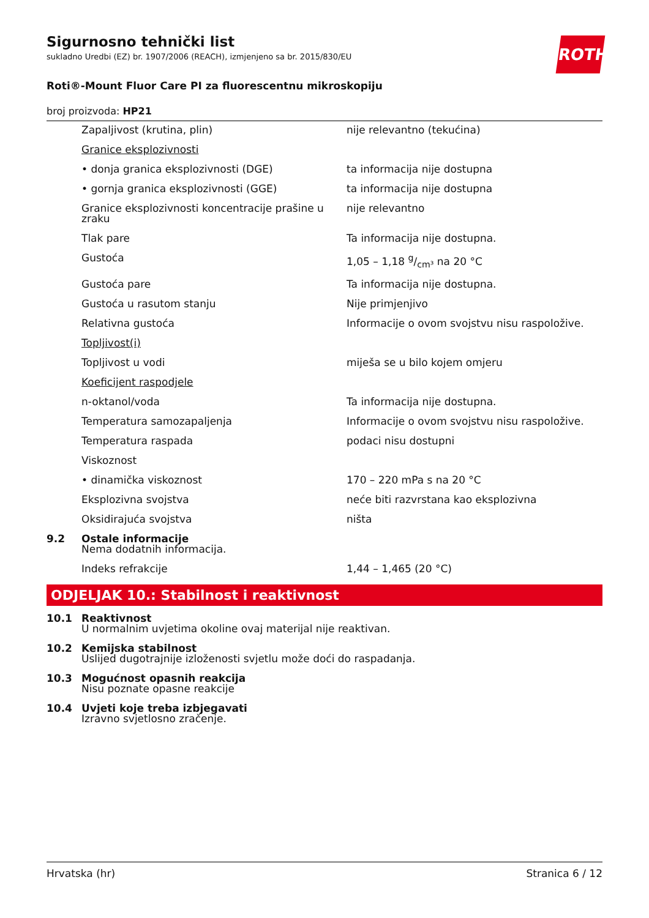ROTH
Sigurnosno tehnički list
sukladno Uredbi (EZ) br. 1907/2006 (REACH), izmjenjeno sa br. 2015/830/EU
Roti®-Mount Fluor Care PI za fluorescentnu mikroskopiju
broj proizvoda: HP21
| | Zapaljivost (krutina, plin) | nije relevantno (tekućina) |
| | Granice eksplozivnosti | |
| | • donja granica eksplozivnosti (DGE) | ta informacija nije dostupna |
| | • gornja granica eksplozivnosti (GGE) | ta informacija nije dostupna |
| | Granice eksplozivnosti koncentracije prašine u zraku | nije relevantno |
| | Tlak pare | Ta informacija nije dostupna. |
| | Gustoća | 1,05 – 1,18 g/cm³ na 20 °C |
| | Gustoća pare | Ta informacija nije dostupna. |
| | Gustoća u rasutom stanju | Nije primjenjivo |
| | Relativna gustoća | Informacije o ovom svojstvu nisu raspoložive. |
| | Topljivost(i) | |
| | Topljivost u vodi | miješa se u bilo kojem omjeru |
| | Koeficijent raspodjele | |
| | n-oktanol/voda | Ta informacija nije dostupna. |
| | Temperatura samozapaljenja | Informacije o ovom svojstvu nisu raspoložive. |
| | Temperatura raspada | podaci nisu dostupni |
| | Viskoznost | |
| | • dinamička viskoznost | 170 – 220 mPa s na 20 °C |
| | Eksplozivna svojstva | neće biti razvrstana kao eksplozivna |
| | Oksidirajuća svojstva | ništa |
| 9.2 | Ostale informacije Nema dodatnih informacija. | |
| | Indeks refrakcije | 1,44 – 1,465 (20 °C) |
ODJELJAK 10.: Stabilnost i reaktivnost
| 10.1 | Reaktivnost U normalnim uvjetima okoline ovaj materijal nije reaktivan. |
| 10.2 | Kemijska stabilnost Uslijed dugotrajnije izloženosti svjetlu može doći do raspadanja. |
| 10.3 | Mogućnost opasnih reakcija Nisu poznate opasne reakcije |
| 10.4 | Uvjeti koje treba izbjegavati Izravno svjetlosno zračenje. |
Hrvatska (hr) Stranica 6 / 12